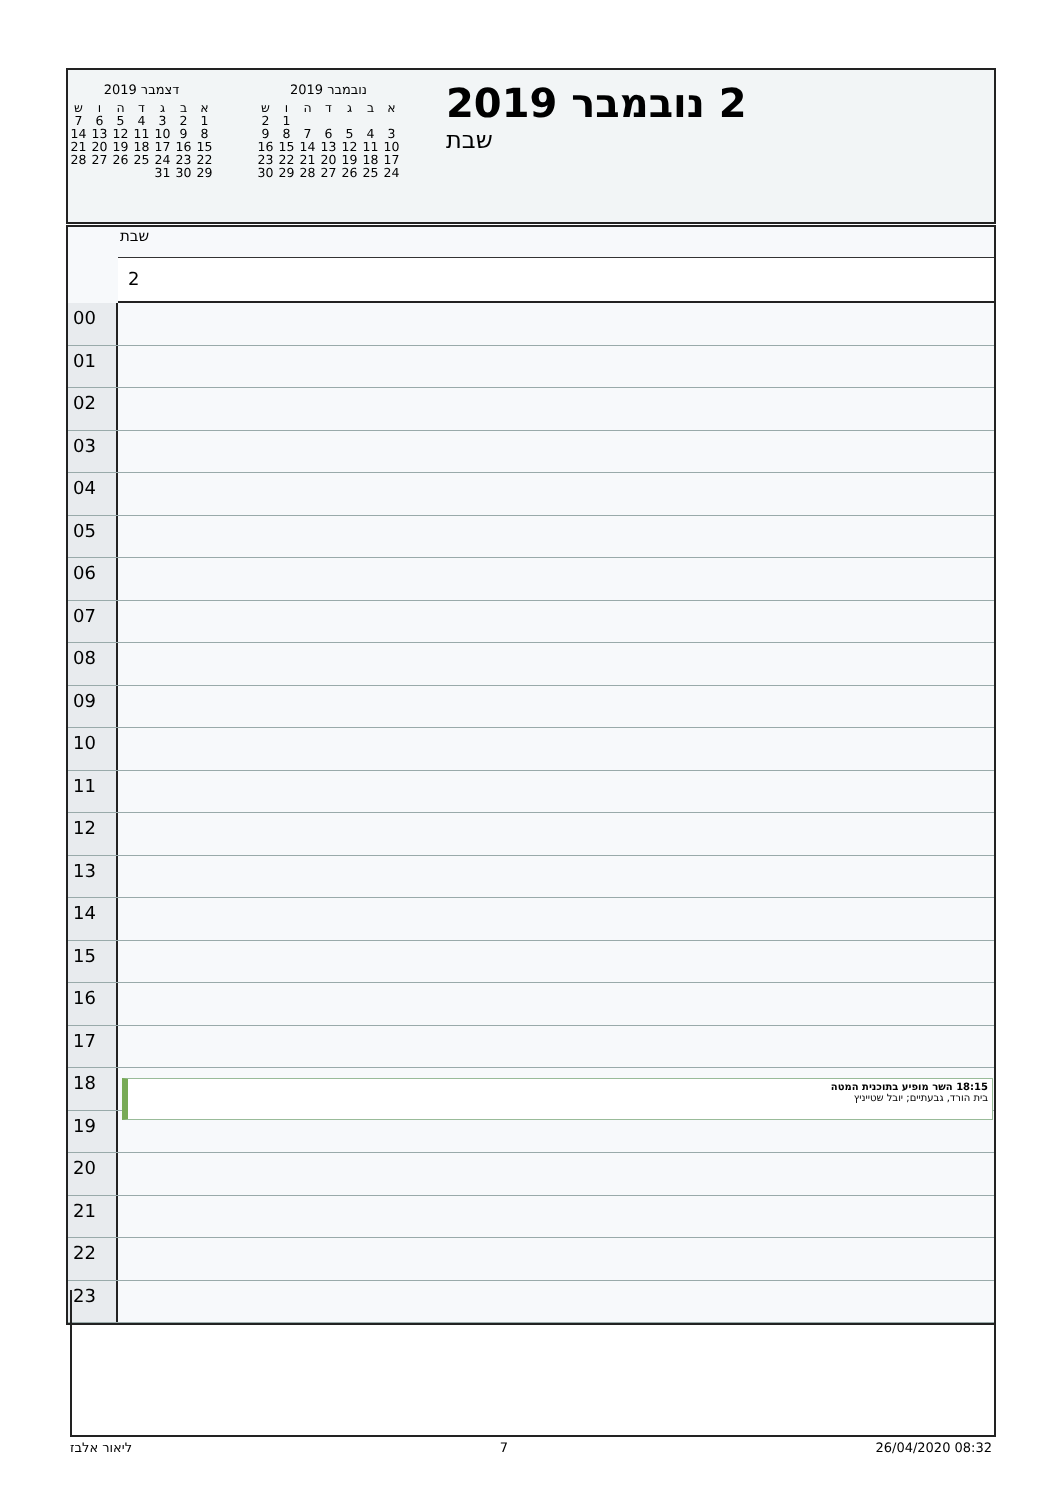נובמבר 2019
| א | ב | ג | ד | ה | ו | ש |
| --- | --- | --- | --- | --- | --- | --- |
| | | | | | 1 | 2 |
| 3 | 4 | 5 | 6 | 7 | 8 | 9 |
| 10 | 11 | 12 | 13 | 14 | 15 | 16 |
| 17 | 18 | 19 | 20 | 21 | 22 | 23 |
| 24 | 25 | 26 | 27 | 28 | 29 | 30 |
דצמבר 2019
| א | ב | ג | ד | ה | ו | ש |
| --- | --- | --- | --- | --- | --- | --- |
| 1 | 2 | 3 | 4 | 5 | 6 | 7 |
| 8 | 9 | 10 | 11 | 12 | 13 | 14 |
| 15 | 16 | 17 | 18 | 19 | 20 | 21 |
| 22 | 23 | 24 | 25 | 26 | 27 | 28 |
| 29 | 30 | 31 | | | | |
2 נובמבר 2019
שבת
שבת
2
00
01
02
03
04
05
06
07
08
09
10
11
12
13
14
15
16
17
18
18:15 השר מופיע בתוכנית המטה
בית הורד, גבעתיים; יובל שטייניץ
19
20
21
22
23
ליאור אלבז 7 26/04/2020 08:32